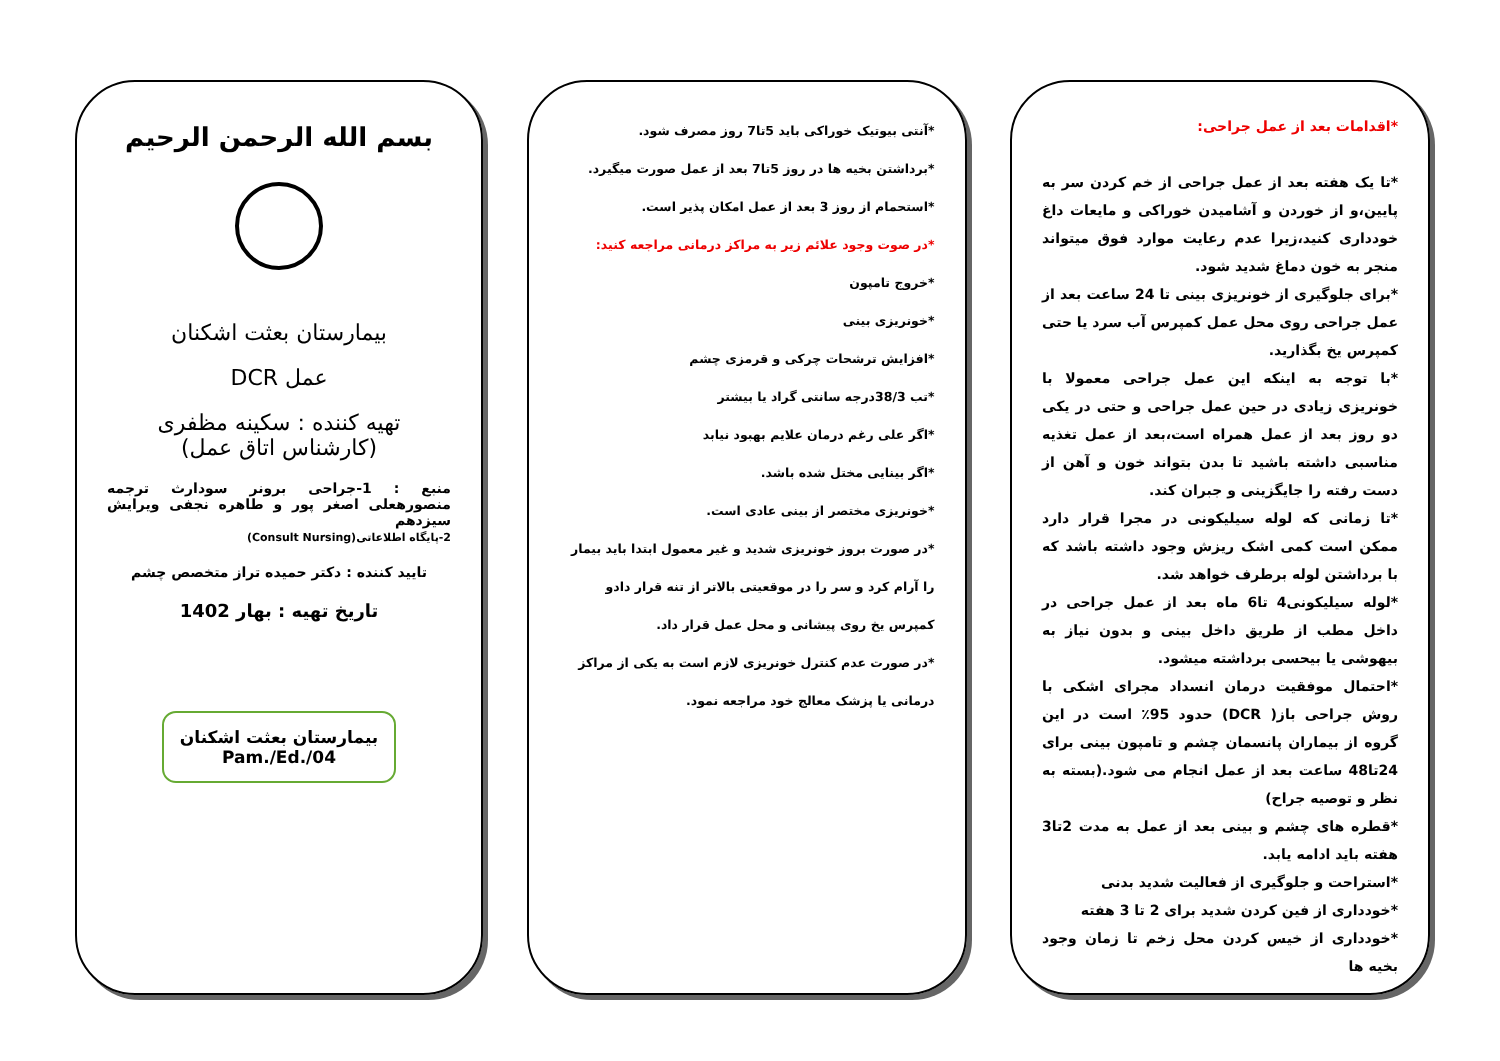*اقدامات بعد از عمل جراحی:
*تا یک هفته بعد از عمل جراحی از خم کردن سر به پایین،و از خوردن و آشامیدن خوراکی و مایعات داغ خودداری کنید،زیرا عدم رعایت موارد فوق میتواند منجر به خون دماغ شدید شود.
*برای جلوگیری از خونریزی بینی تا 24 ساعت بعد از عمل جراحی روی محل عمل کمپرس آب سرد یا حتی کمپرس یخ بگذارید.
*با توجه به اینکه این عمل جراحی معمولا با خونریزی زیادی در حین عمل جراحی و حتی در یکی دو روز بعد از عمل همراه است،بعد از عمل تغذیه مناسبی داشته باشید تا بدن بتواند خون و آهن از دست رفته را جایگزینی و جبران کند.
*تا زمانی که لوله سیلیکونی در مجرا قرار دارد ممکن است کمی اشک ریزش وجود داشته باشد که با برداشتن لوله برطرف خواهد شد.
*لوله سیلیکونی4 تا6 ماه بعد از عمل جراحی در داخل مطب از طریق داخل بینی و بدون نیاز به بیهوشی یا بیحسی برداشته میشود.
*احتمال موفقیت درمان انسداد مجرای اشکی با روش جراحی باز( DCR) حدود 95٪ است در این گروه از بیماران پانسمان چشم و تامپون بینی برای 24تا48 ساعت بعد از عمل انجام می شود.(بسته به نظر و توصیه جراح)
*قطره های چشم و بینی بعد از عمل به مدت 2تا3 هفته باید ادامه یابد.
*استراحت و جلوگیری از فعالیت شدید بدنی
*خودداری از فین کردن شدید برای 2 تا 3 هفته
*خودداری از خیس کردن محل زخم تا زمان وجود بخیه ها
*آنتی بیوتیک خوراکی باید 5تا7 روز مصرف شود.
*برداشتن بخیه ها در روز 5تا7 بعد از عمل صورت میگیرد.
*استحمام از روز 3 بعد از عمل امکان پذیر است.
*در صوت وجود علائم زیر به مراکز درمانی مراجعه کنید:
*خروج تامپون
*خونریزی بینی
*افزایش ترشحات چرکی و قرمزی چشم
*تب 38/3درجه سانتی گراد یا بیشتر
*اگر علی رغم درمان علایم بهبود نیابد
*اگر بینایی مختل شده باشد.
*خونریزی مختصر از بینی عادی است.
*در صورت بروز خونریزی شدید و غیر معمول ابتدا باید بیمار را آرام کرد و سر را در موقعیتی بالاتر از تنه قرار دادو کمپرس یخ روی پیشانی و محل عمل قرار داد.
*در صورت عدم کنترل خونریزی لازم است به یکی از مراکز درمانی یا پزشک معالج خود مراجعه نمود.
بسم الله الرحمن الرحیم
بیمارستان بعثت اشکنان
عمل DCR
تهیه کننده : سکینه مظفری
(کارشناس اتاق عمل)
منبع : 1-جراحی برونر سودارث ترجمه منصورهعلی اصغر پور و طاهره نجفی ویرایش سیزدهم
2-پایگاه اطلاعاتی(Consult Nursing)
تایید کننده : دکتر حمیده تراز متخصص چشم
تاریخ تهیه : بهار 1402
بیمارستان بعثت اشکنان
Pam./Ed./04